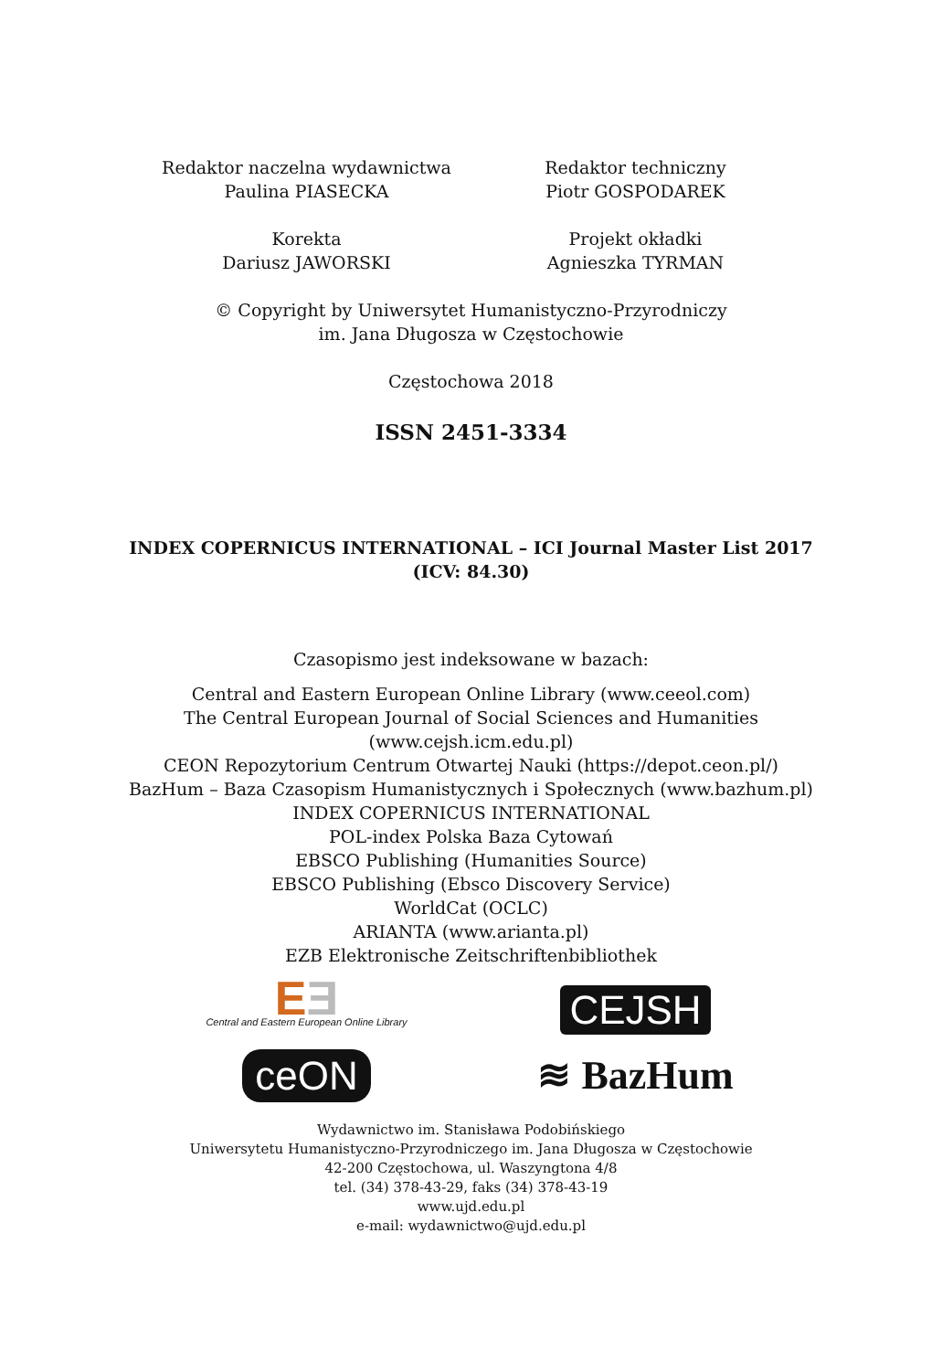Redaktor naczelna wydawnictwa
Paulina PIASECKA
Redaktor techniczny
Piotr GOSPODAREK
Korekta
Dariusz JAWORSKI
Projekt okładki
Agnieszka TYRMAN
© Copyright by Uniwersytet Humanistyczno-Przyrodniczy
im. Jana Długosza w Częstochowie
Częstochowa 2018
ISSN 2451-3334
INDEX COPERNICUS INTERNATIONAL – ICI Journal Master List 2017
(ICV: 84.30)
Czasopismo jest indeksowane w bazach:
Central and Eastern European Online Library (www.ceeol.com)
The Central European Journal of Social Sciences and Humanities
(www.cejsh.icm.edu.pl)
CEON Repozytorium Centrum Otwartej Nauki (https://depot.ceon.pl/)
BazHum – Baza Czasopism Humanistycznych i Społecznych (www.bazhum.pl)
INDEX COPERNICUS INTERNATIONAL
POL-index Polska Baza Cytowań
EBSCO Publishing (Humanities Source)
EBSCO Publishing (Ebsco Discovery Service)
WorldCat (OCLC)
ARIANTA (www.arianta.pl)
EZB Elektronische Zeitschriftenbibliothek
EƎ
Central and Eastern European Online Library
CEJSH
ceON
≋ BazHum
Wydawnictwo im. Stanisława Podobińskiego
Uniwersytetu Humanistyczno-Przyrodniczego im. Jana Długosza w Częstochowie
42-200 Częstochowa, ul. Waszyngtona 4/8
tel. (34) 378-43-29, faks (34) 378-43-19
www.ujd.edu.pl
e-mail: wydawnictwo@ujd.edu.pl